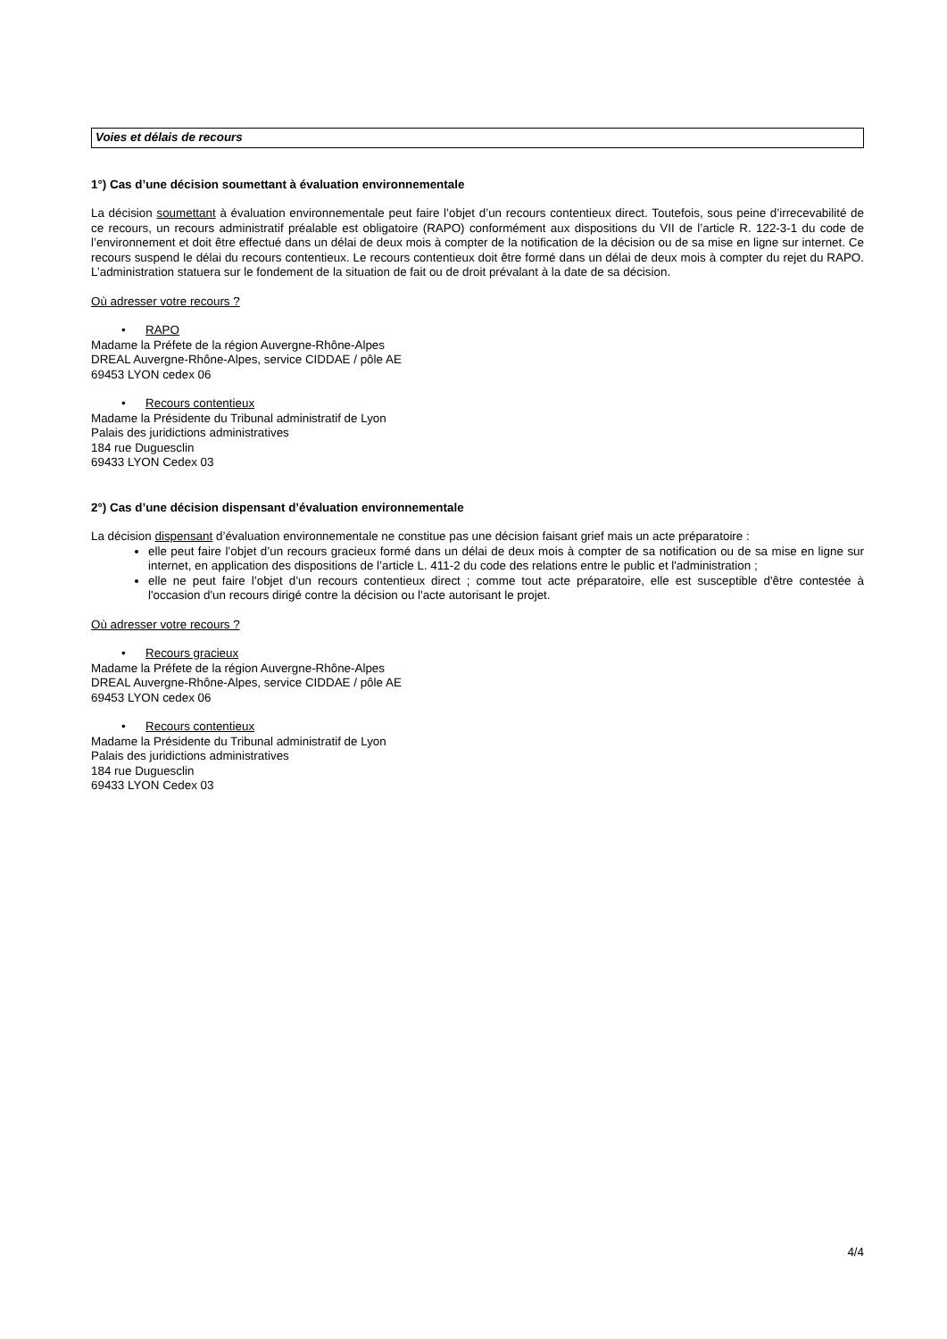Voies et délais de recours
1°) Cas d’une décision soumettant à évaluation environnementale
La décision soumettant à évaluation environnementale peut faire l’objet d’un recours contentieux direct. Toutefois, sous peine d’irrecevabilité de ce recours, un recours administratif préalable est obligatoire (RAPO) conformément aux dispositions du VII de l’article R. 122-3-1 du code de l’environnement et doit être effectué dans un délai de deux mois à compter de la notification de la décision ou de sa mise en ligne sur internet. Ce recours suspend le délai du recours contentieux. Le recours contentieux doit être formé dans un délai de deux mois à compter du rejet du RAPO. L’administration statuera sur le fondement de la situation de fait ou de droit prévalant à la date de sa décision.
Où adresser votre recours ?
• RAPO
Madame la Préfete de la région Auvergne-Rhône-Alpes
DREAL Auvergne-Rhône-Alpes, service CIDDAE / pôle AE
69453 LYON cedex 06
• Recours contentieux
Madame la Présidente du Tribunal administratif de Lyon
Palais des juridictions administratives
184 rue Duguesclin
69433 LYON Cedex 03
2°) Cas d’une décision dispensant d’évaluation environnementale
La décision dispensant d’évaluation environnementale ne constitue pas une décision faisant grief mais un acte préparatoire :
elle peut faire l’objet d’un recours gracieux formé dans un délai de deux mois à compter de sa notification ou de sa mise en ligne sur internet, en application des dispositions de l’article L. 411-2 du code des relations entre le public et l'administration ;
elle ne peut faire l’objet d’un recours contentieux direct ; comme tout acte préparatoire, elle est susceptible d'être contestée à l'occasion d'un recours dirigé contre la décision ou l'acte autorisant le projet.
Où adresser votre recours ?
• Recours gracieux
Madame la Préfete de la région Auvergne-Rhône-Alpes
DREAL Auvergne-Rhône-Alpes, service CIDDAE / pôle AE
69453 LYON cedex 06
• Recours contentieux
Madame la Présidente du Tribunal administratif de Lyon
Palais des juridictions administratives
184 rue Duguesclin
69433 LYON Cedex 03
4/4